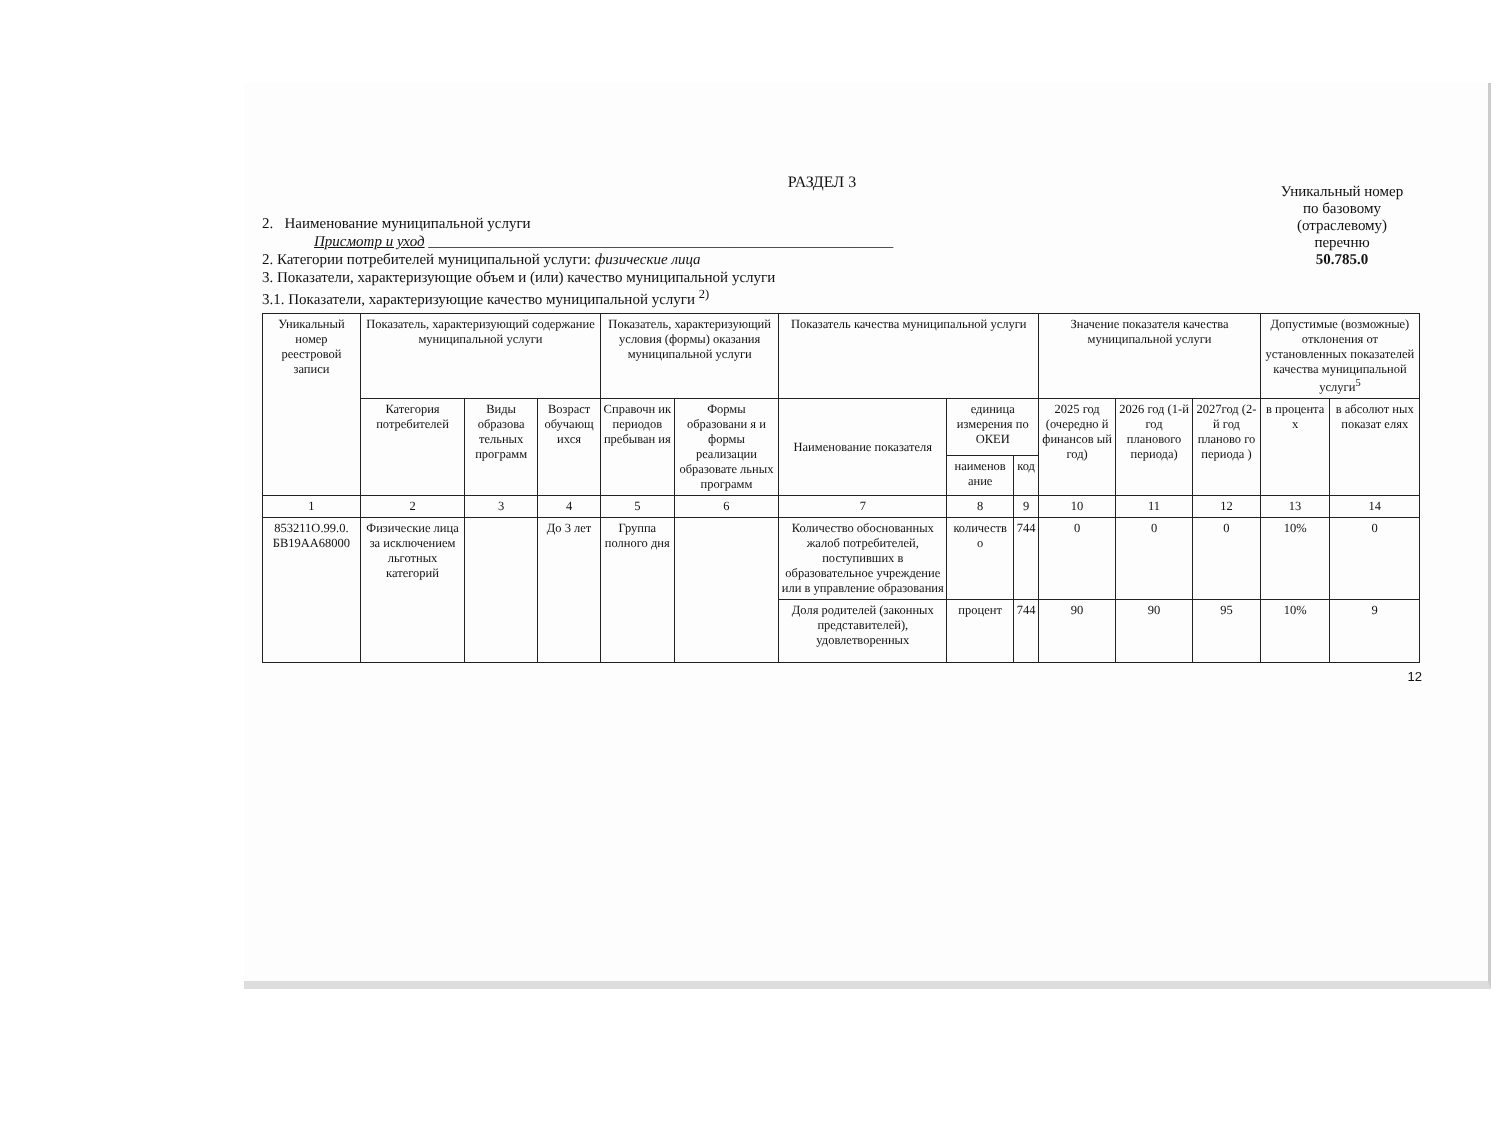РАЗДЕЛ 3
2. Наименование муниципальной услуги
Присмотр и уход ______________________________________________________________
2. Категории потребителей муниципальной услуги: физические лица
3. Показатели, характеризующие объем и (или) качество муниципальной услуги
3.1. Показатели, характеризующие качество муниципальной услуги <sup>2)</sup>
Уникальный номер
по базовому
(отраслевому)
перечню
50.785.0
| Уникальный номер реестровой записи | Показатель, характеризующий содержание муниципальной услуги | | | Показатель, характеризующий условия (формы) оказания муниципальной услуги | | Показатель качества муниципальной услуги | | | Значение показателя качества муниципальной услуги | | | Допустимые (возможные) отклонения от установленных показателей качества муниципальной услуги<sup>5</sup> | |
| --- | --- | --- | --- | --- | --- | --- | --- | --- | --- | --- | --- | --- | --- |
| | Категория потребителей | Виды образова тельных программ | Возраст обучающ ихся | Справочн ик периодов пребыван ия | Формы образовани я и формы реализации образовате льных программ | Наименование показателя | единица измерения по ОКЕИ | | 2025 год (очередно й финансов ый год) | 2026 год (1-й год планового периода) | 2027год (2-й год планово го периода ) | в процента х | в абсолют ных показат елях |
| | | | | | | | наименов ание | код | | | | | |
| 1 | 2 | 3 | 4 | 5 | 6 | 7 | 8 | 9 | 10 | 11 | 12 | 13 | 14 |
| 853211О.99.0. БВ19АА68000 | Физические лица за исключением льготных категорий | | До 3 лет | Группа полного дня | | Количество обоснованных жалоб потребителей, поступивших в образовательное учреждение или в управление образования | количеств о | 744 | 0 | 0 | 0 | 10% | 0 |
| | | | | | | Доля родителей (законных представителей), удовлетворенных | процент | 744 | 90 | 90 | 95 | 10% | 9 |
12